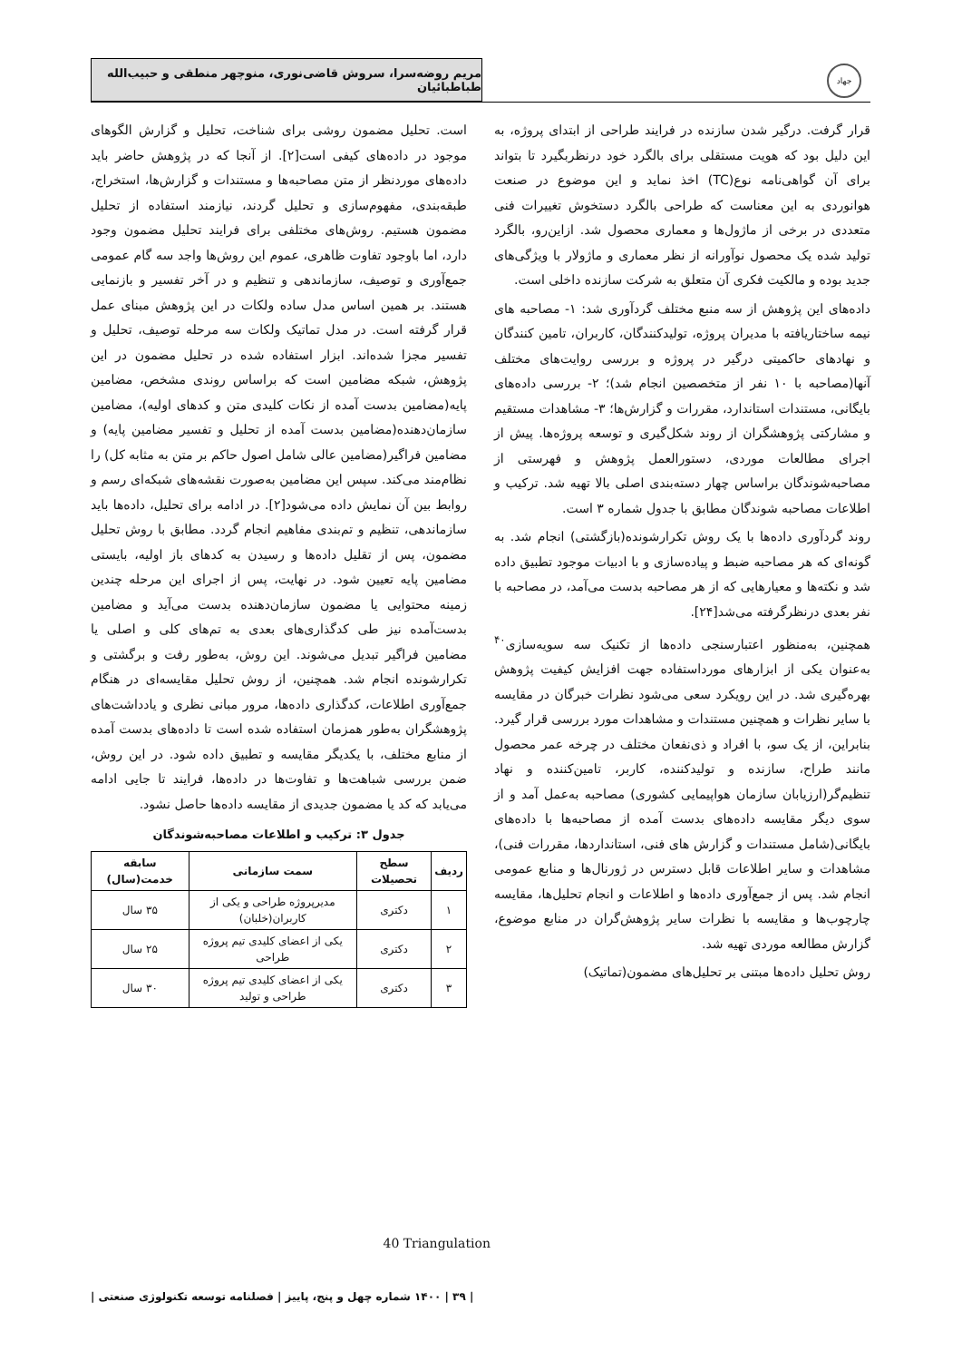جهاد
مریم روضه‌سرا، سروش قاضی‌نوری، منوچهر منطقی و حبیب‌الله طباطبائیان
قرار گرفت. درگیر شدن سازنده در فرایند طراحی از ابتدای پروژه، به این دلیل بود که هویت مستقلی برای بالگرد خود درنظربگیرد تا بتواند برای آن گواهی‌نامه نوع(TC) اخذ نماید و این موضوع در صنعت هوانوردی به این معناست که طراحی بالگرد دستخوش تغییرات فنی متعددی در برخی از ماژول‌ها و معماری محصول شد. ازاین‌رو، بالگرد تولید شده یک محصول نوآورانه از نظر معماری و ماژولار با ویژگی‌های جدید بوده و مالکیت فکری آن متعلق به شرکت سازنده داخلی است.
داده‌های این پژوهش از سه منبع مختلف گردآوری شد: ۱- مصاحبه های نیمه ساختاریافته با مدیران پروژه، تولیدکنندگان، کاربران، تامین کنندگان و نهادهای حاکمیتی درگیر در پروژه و بررسی روایت‌های مختلف آنها(مصاحبه با ۱۰ نفر از متخصصین انجام شد)؛ ۲- بررسی داده‌های بایگانی، مستندات استاندارد، مقررات و گزارش‌ها؛ ۳- مشاهدات مستقیم و مشارکتی پژوهشگران از روند شکل‌گیری و توسعه پروژه‌ها. پیش از اجرای مطالعات موردی، دستورالعمل پژوهش و فهرستی از مصاحبه‌شوندگان براساس چهار دسته‌بندی اصلی بالا تهیه شد. ترکیب و اطلاعات مصاحبه شوندگان مطابق با جدول شماره ۳ است.
روند گردآوری داده‌ها با یک روش تکرارشونده(بازگشتی) انجام شد. به گونه‌ای که هر مصاحبه ضبط و پیاده‌سازی و با ادبیات موجود تطبیق داده شد و نکته‌ها و معیارهایی که از هر مصاحبه بدست می‌آمد، در مصاحبه با نفر بعدی درنظرگرفته می‌شد[۲۴].
همچنین، به‌منظور اعتبارسنجی داده‌ها از تکنیک سه سویه‌سازی<sup>۴۰</sup> به‌عنوان یکی از ابزارهای مورداستفاده جهت افزایش کیفیت پژوهش بهره‌گیری شد. در این رویکرد سعی می‌شود نظرات خبرگان در مقایسه با سایر نظرات و همچنین مستندات و مشاهدات مورد بررسی قرار گیرد. بنابراین، از یک سو، با افراد و ذی‌نفعان مختلف در چرخه عمر محصول مانند طراح، سازنده و تولیدکننده، کاربر، تامین‌کننده و نهاد تنظیم‌گر(ارزیابان سازمان هواپیمایی کشوری) مصاحبه به‌عمل آمد و از سوی دیگر مقایسه داده‌های بدست آمده از مصاحبه‌ها با داده‌های بایگانی(شامل مستندات و گزارش های فنی، استانداردها، مقررات فنی)، مشاهدات و سایر اطلاعات قابل دسترس در ژورنال‌ها و منابع عمومی انجام شد. پس از جمع‌آوری داده‌ها و اطلاعات و انجام تحلیل‌ها، مقایسه چارچوب‌ها و مقایسه با نظرات سایر پژوهش‌گران در منابع موضوع، گزارش مطالعه موردی تهیه شد.
روش تحلیل داده‌ها مبتنی بر تحلیل‌های مضمون(تماتیک)
است. تحلیل مضمون روشی برای شناخت، تحلیل و گزارش الگوهای موجود در داده‌های کیفی است[۲]. از آنجا که در پژوهش حاضر باید داده‌های موردنظر از متن مصاحبه‌ها و مستندات و گزارش‌ها، استخراج، طبقه‌بندی، مفهوم‌سازی و تحلیل گردند، نیازمند استفاده از تحلیل مضمون هستیم. روش‌های مختلفی برای فرایند تحلیل مضمون وجود دارد، اما باوجود تفاوت ظاهری، عموم این روش‌ها واجد سه گام عمومی جمع‌آوری و توصیف، سازماندهی و تنظیم و در آخر تفسیر و بازنمایی هستند. بر همین اساس مدل ساده ولکات در این پژوهش مبنای عمل قرار گرفته است. در مدل تماتیک ولکات سه مرحله توصیف، تحلیل و تفسیر مجزا شده‌اند. ابزار استفاده شده در تحلیل مضمون در این پژوهش، شبکه مضامین است که براساس روندی مشخص، مضامین پایه(مضامین بدست آمده از نکات کلیدی متن و کدهای اولیه)، مضامین سازمان‌دهنده(مضامین بدست آمده از تحلیل و تفسیر مضامین پایه) و مضامین فراگیر(مضامین عالی شامل اصول حاکم بر متن به مثابه کل) را نظام‌مند می‌کند. سپس این مضامین به‌صورت نقشه‌های شبکه‌ای رسم و روابط بین آن نمایش داده می‌شود[۲]. در ادامه برای تحلیل، داده‌ها باید سازماندهی، تنظیم و تم‌بندی مفاهیم انجام گردد. مطابق با روش تحلیل مضمون، پس از تقلیل داده‌ها و رسیدن به کدهای باز اولیه، بایستی مضامین پایه تعیین شود. در نهایت، پس از اجرای این مرحله چندین زمینه محتوایی یا مضمون سازمان‌دهنده بدست می‌آید و مضامین بدست‌آمده نیز طی کدگذاری‌های بعدی به تم‌های کلی و اصلی یا مضامین فراگیر تبدیل می‌شوند. این روش، به‌طور رفت و برگشتی و تکرارشونده انجام شد. همچنین، از روش تحلیل مقایسه‌ای در هنگام جمع‌آوری اطلاعات، کدگذاری داده‌ها، مرور مبانی نظری و یادداشت‌های پژوهشگران به‌طور همزمان استفاده شده است تا داده‌های بدست آمده از منابع مختلف، با یکدیگر مقایسه و تطبیق داده شود. در این روش، ضمن بررسی شباهت‌ها و تفاوت‌ها در داده‌ها، فرایند تا جایی ادامه می‌یابد که کد یا مضمون جدیدی از مقایسه داده‌ها حاصل نشود.
جدول ۳: ترکیب و اطلاعات مصاحبه‌شوندگان
| ردیف | سطح تحصیلات | سمت سازمانی | سابقه خدمت(سال) |
| --- | --- | --- | --- |
| ۱ | دکتری | مدیرپروژه طراحی و یکی از کاربران(خلبان) | ۳۵ سال |
| ۲ | دکتری | یکی از اعضای کلیدی تیم پروژه طراحی | ۲۵ سال |
| ۳ | دکتری | یکی از اعضای کلیدی تیم پروژه طراحی و تولید | ۳۰ سال |
40 Triangulation
| ۳۹ | ۱۴۰۰ شماره چهل و پنج، پاییز | فصلنامه توسعه تکنولوژی صنعتی |